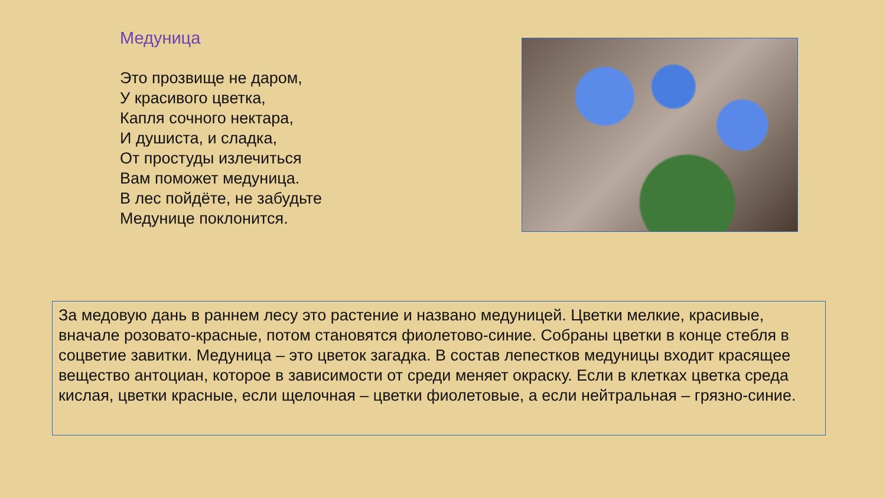Медуница
Это прозвище не даром,
У красивого цветка,
Капля сочного нектара,
И душиста, и сладка,
От простуды излечиться
Вам поможет медуница.
В лес пойдёте, не забудьте
Медунице поклонится.
За медовую дань в раннем лесу это растение и названо медуницей. Цветки мелкие, красивые, вначале розовато-красные, потом становятся фиолетово-синие. Собраны цветки в конце стебля в соцветие завитки. Медуница – это цветок загадка. В состав лепестков медуницы входит красящее вещество антоциан, которое в зависимости от среди меняет окраску. Если в клетках цветка среда кислая, цветки красные, если щелочная – цветки фиолетовые, а если нейтральная – грязно-синие.